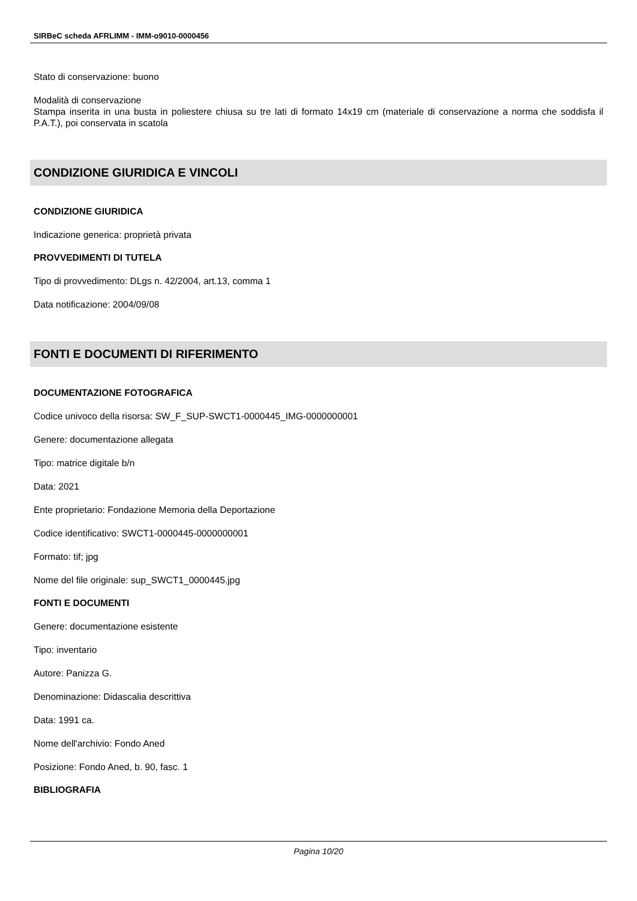SIRBeC scheda AFRLIMM - IMM-o9010-0000456
Stato di conservazione: buono
Modalità di conservazione
Stampa inserita in una busta in poliestere chiusa su tre lati di formato 14x19 cm (materiale di conservazione a norma che soddisfa il P.A.T.), poi conservata in scatola
CONDIZIONE GIURIDICA E VINCOLI
CONDIZIONE GIURIDICA
Indicazione generica: proprietà privata
PROVVEDIMENTI DI TUTELA
Tipo di provvedimento: DLgs n. 42/2004, art.13, comma 1
Data notificazione: 2004/09/08
FONTI E DOCUMENTI DI RIFERIMENTO
DOCUMENTAZIONE FOTOGRAFICA
Codice univoco della risorsa: SW_F_SUP-SWCT1-0000445_IMG-0000000001
Genere: documentazione allegata
Tipo: matrice digitale b/n
Data: 2021
Ente proprietario: Fondazione Memoria della Deportazione
Codice identificativo: SWCT1-0000445-0000000001
Formato: tif; jpg
Nome del file originale: sup_SWCT1_0000445.jpg
FONTI E DOCUMENTI
Genere: documentazione esistente
Tipo: inventario
Autore: Panizza G.
Denominazione: Didascalia descrittiva
Data: 1991 ca.
Nome dell'archivio: Fondo Aned
Posizione: Fondo Aned, b. 90, fasc. 1
BIBLIOGRAFIA
Pagina 10/20